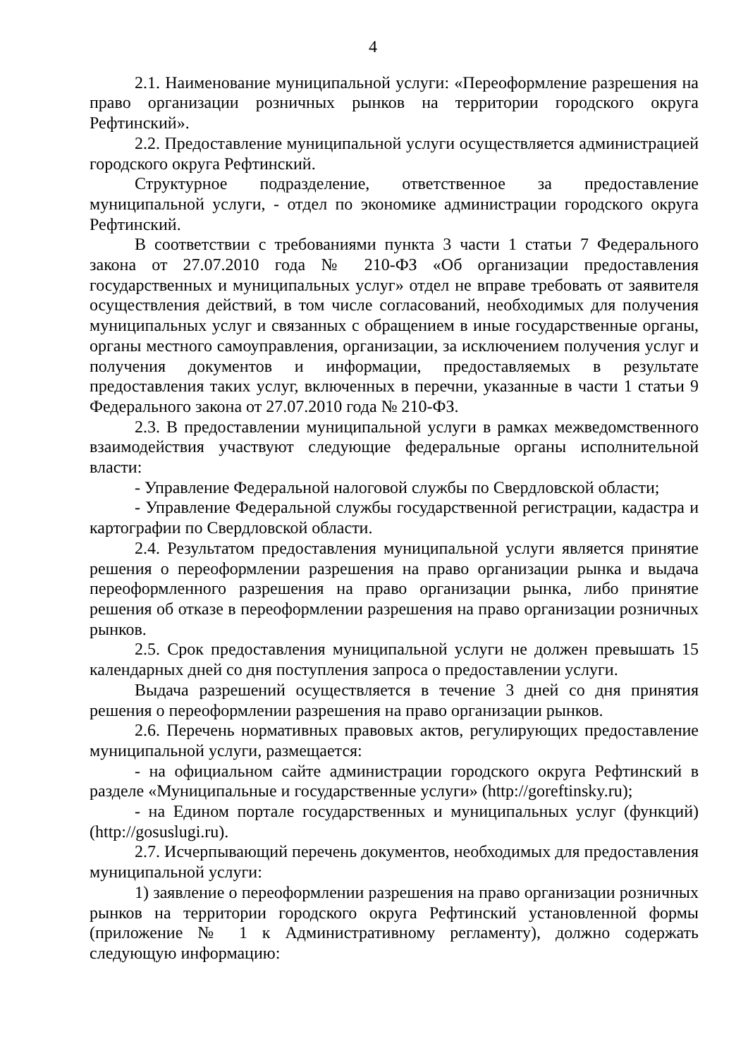4
2.1. Наименование муниципальной услуги: «Переоформление разрешения на право организации розничных рынков на территории городского округа Рефтинский».
2.2. Предоставление муниципальной услуги осуществляется администрацией городского округа Рефтинский.
Структурное подразделение, ответственное за предоставление муниципальной услуги, - отдел по экономике администрации городского округа Рефтинский.
В соответствии с требованиями пункта 3 части 1 статьи 7 Федерального закона от 27.07.2010 года № 210-ФЗ «Об организации предоставления государственных и муниципальных услуг» отдел не вправе требовать от заявителя осуществления действий, в том числе согласований, необходимых для получения муниципальных услуг и связанных с обращением в иные государственные органы, органы местного самоуправления, организации, за исключением получения услуг и получения документов и информации, предоставляемых в результате предоставления таких услуг, включенных в перечни, указанные в части 1 статьи 9 Федерального закона от 27.07.2010 года № 210-ФЗ.
2.3. В предоставлении муниципальной услуги в рамках межведомственного взаимодействия участвуют следующие федеральные органы исполнительной власти:
- Управление Федеральной налоговой службы по Свердловской области;
- Управление Федеральной службы государственной регистрации, кадастра и картографии по Свердловской области.
2.4. Результатом предоставления муниципальной услуги является принятие решения о переоформлении разрешения на право организации рынка и выдача переоформленного разрешения на право организации рынка, либо принятие решения об отказе в переоформлении разрешения на право организации розничных рынков.
2.5. Срок предоставления муниципальной услуги не должен превышать 15 календарных дней со дня поступления запроса о предоставлении услуги.
Выдача разрешений осуществляется в течение 3 дней со дня принятия решения о переоформлении разрешения на право организации рынков.
2.6. Перечень нормативных правовых актов, регулирующих предоставление муниципальной услуги, размещается:
- на официальном сайте администрации городского округа Рефтинский в разделе «Муниципальные и государственные услуги» (http://goreftinsky.ru);
- на Едином портале государственных и муниципальных услуг (функций) (http://gosuslugi.ru).
2.7. Исчерпывающий перечень документов, необходимых для предоставления муниципальной услуги:
1) заявление о переоформлении разрешения на право организации розничных рынков на территории городского округа Рефтинский установленной формы (приложение № 1 к Административному регламенту), должно содержать следующую информацию: